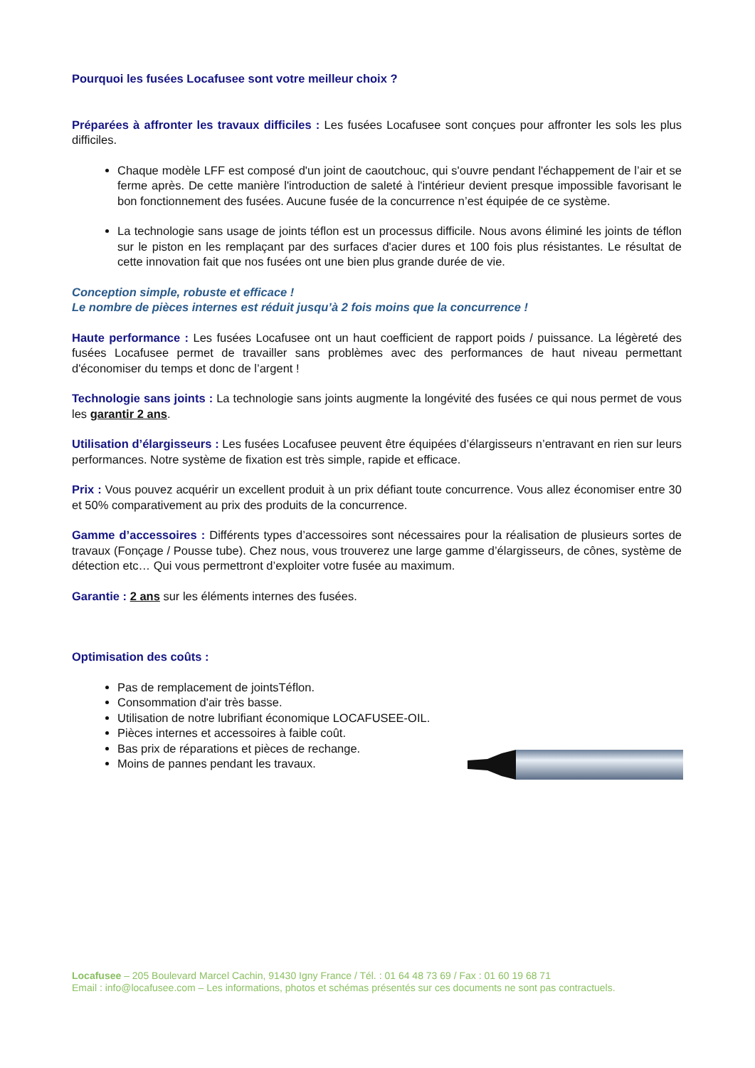Pourquoi les fusées Locafusee sont votre meilleur choix ?
Préparées à affronter les travaux difficiles : Les fusées Locafusee sont conçues pour affronter les sols les plus difficiles.
Chaque modèle LFF est composé d'un joint de caoutchouc, qui s'ouvre pendant l'échappement de l’air et se ferme après. De cette manière l'introduction de saleté à l'intérieur devient presque impossible favorisant le bon fonctionnement des fusées. Aucune fusée de la concurrence n’est équipée de ce système.
La technologie sans usage de joints téflon est un processus difficile. Nous avons éliminé les joints de téflon sur le piston en les remplaçant par des surfaces d'acier dures et 100 fois plus résistantes. Le résultat de cette innovation fait que nos fusées ont une bien plus grande durée de vie.
Conception simple, robuste et efficace !
Le nombre de pièces internes est réduit jusqu’à 2 fois moins que la concurrence !
Haute performance : Les fusées Locafusee ont un haut coefficient de rapport poids / puissance. La légèreté des fusées Locafusee permet de travailler sans problèmes avec des performances de haut niveau permettant d'économiser du temps et donc de l’argent !
Technologie sans joints : La technologie sans joints augmente la longévité des fusées ce qui nous permet de vous les garantir 2 ans.
Utilisation d’élargisseurs : Les fusées Locafusee peuvent être équipées d’élargisseurs n’entravant en rien sur leurs performances. Notre système de fixation est très simple, rapide et efficace.
Prix : Vous pouvez acquérir un excellent produit à un prix défiant toute concurrence. Vous allez économiser entre 30 et 50% comparativement au prix des produits de la concurrence.
Gamme d’accessoires : Différents types d’accessoires sont nécessaires pour la réalisation de plusieurs sortes de travaux (Fonçage / Pousse tube). Chez nous, vous trouverez une large gamme d’élargisseurs, de cônes, système de détection etc… Qui vous permettront d’exploiter votre fusée au maximum.
Garantie : 2 ans sur les éléments internes des fusées.
Optimisation des coûts :
Pas de remplacement de jointsTéflon.
Consommation d'air très basse.
Utilisation de notre lubrifiant économique LOCAFUSEE-OIL.
Pièces internes et accessoires à faible coût.
Bas prix de réparations et pièces de rechange.
Moins de pannes pendant les travaux.
Locafusee – 205 Boulevard Marcel Cachin, 91430 Igny France / Tél. : 01 64 48 73 69 / Fax : 01 60 19 68 71
Email : info@locafusee.com – Les informations, photos et schémas présentés sur ces documents ne sont pas contractuels.